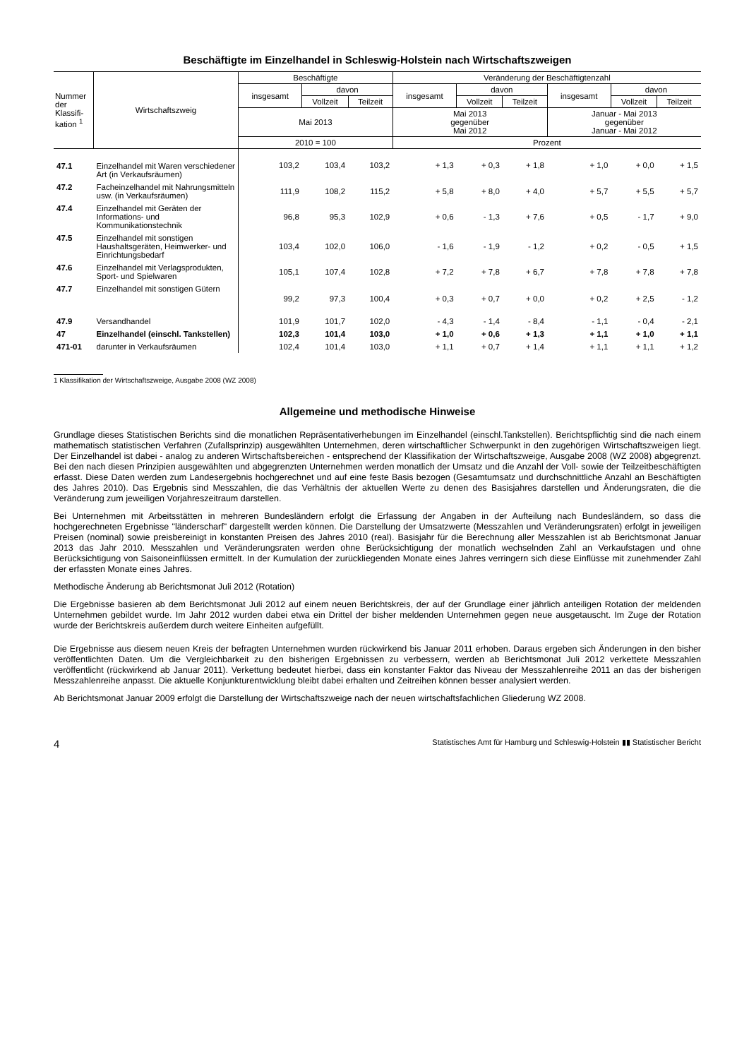Beschäftigte im Einzelhandel in Schleswig-Holstein nach Wirtschaftszweigen
| Nummer der Klassifi-kation <sup>1</sup> | Wirtschaftszweig | Beschäftigte | | | Veränderung der Beschäftigtenzahl | | | | | |
| --- | --- | --- | --- | --- | --- | --- | --- | --- | --- | --- |
| | | insgesamt | davon | | insgesamt | davon | | insgesamt | davon | |
| | | | Vollzeit | Teilzeit | | Vollzeit | Teilzeit | | Vollzeit | Teilzeit |
| | | Mai 2013 | | | Mai 2013 gegenüber Mai 2012 | | | Januar - Mai 2013 gegenüber Januar - Mai 2012 | | |
| | | 2010 = 100 | | | Prozent | | | | | |
| 47.1 | Einzelhandel mit Waren verschiedener Art (in Verkaufsräumen) | 103,2 | 103,4 | 103,2 | + 1,3 | + 0,3 | + 1,8 | + 1,0 | + 0,0 | + 1,5 |
| 47.2 | Facheinzelhandel mit Nahrungsmitteln usw. (in Verkaufsräumen) | 111,9 | 108,2 | 115,2 | + 5,8 | + 8,0 | + 4,0 | + 5,7 | + 5,5 | + 5,7 |
| 47.4 | Einzelhandel mit Geräten der Informations- und Kommunikationstechnik | 96,8 | 95,3 | 102,9 | + 0,6 | - 1,3 | + 7,6 | + 0,5 | - 1,7 | + 9,0 |
| 47.5 | Einzelhandel mit sonstigen Haushaltsgeräten, Heimwerker- und Einrichtungsbedarf | 103,4 | 102,0 | 106,0 | - 1,6 | - 1,9 | - 1,2 | + 0,2 | - 0,5 | + 1,5 |
| 47.6 | Einzelhandel mit Verlagsprodukten, Sport- und Spielwaren | 105,1 | 107,4 | 102,8 | + 7,2 | + 7,8 | + 6,7 | + 7,8 | + 7,8 | + 7,8 |
| 47.7 | Einzelhandel mit sonstigen Gütern | 99,2 | 97,3 | 100,4 | + 0,3 | + 0,7 | + 0,0 | + 0,2 | + 2,5 | - 1,2 |
| 47.9 | Versandhandel | 101,9 | 101,7 | 102,0 | - 4,3 | - 1,4 | - 8,4 | - 1,1 | - 0,4 | - 2,1 |
| 47 | Einzelhandel (einschl. Tankstellen) | 102,3 | 101,4 | 103,0 | + 1,0 | + 0,6 | + 1,3 | + 1,1 | + 1,0 | + 1,1 |
| 471-01 | darunter in Verkaufsräumen | 102,4 | 101,4 | 103,0 | + 1,1 | + 0,7 | + 1,4 | + 1,1 | + 1,1 | + 1,2 |
1 Klassifikation der Wirtschaftszweige, Ausgabe 2008 (WZ 2008)
Allgemeine und methodische Hinweise
Grundlage dieses Statistischen Berichts sind die monatlichen Repräsentativerhebungen im Einzelhandel (einschl.Tankstellen). Berichtspflichtig sind die nach einem mathematisch statistischen Verfahren (Zufallsprinzip) ausgewählten Unternehmen, deren wirtschaftlicher Schwerpunkt in den zugehörigen Wirtschaftszweigen liegt. Der Einzelhandel ist dabei - analog zu anderen Wirtschaftsbereichen - entsprechend der Klassifikation der Wirtschaftszweige, Ausgabe 2008 (WZ 2008) abgegrenzt. Bei den nach diesen Prinzipien ausgewählten und abgegrenzten Unternehmen werden monatlich der Umsatz und die Anzahl der Voll- sowie der Teilzeitbeschäftigten erfasst. Diese Daten werden zum Landesergebnis hochgerechnet und auf eine feste Basis bezogen (Gesamtumsatz und durchschnittliche Anzahl an Beschäftigten des Jahres 2010). Das Ergebnis sind Messzahlen, die das Verhältnis der aktuellen Werte zu denen des Basisjahres darstellen und Änderungsraten, die die Veränderung zum jeweiligen Vorjahreszeitraum darstellen.
Bei Unternehmen mit Arbeitsstätten in mehreren Bundesländern erfolgt die Erfassung der Angaben in der Aufteilung nach Bundesländern, so dass die hochgerechneten Ergebnisse "länderscharf" dargestellt werden können. Die Darstellung der Umsatzwerte (Messzahlen und Veränderungsraten) erfolgt in jeweiligen Preisen (nominal) sowie preisbereinigt in konstanten Preisen des Jahres 2010 (real). Basisjahr für die Berechnung aller Messzahlen ist ab Berichtsmonat Januar 2013 das Jahr 2010. Messzahlen und Veränderungsraten werden ohne Berücksichtigung der monatlich wechselnden Zahl an Verkaufstagen und ohne Berücksichtigung von Saisoneinflüssen ermittelt. In der Kumulation der zurückliegenden Monate eines Jahres verringern sich diese Einflüsse mit zunehmender Zahl der erfassten Monate eines Jahres.
Methodische Änderung ab Berichtsmonat Juli 2012 (Rotation)
Die Ergebnisse basieren ab dem Berichtsmonat Juli 2012 auf einem neuen Berichtskreis, der auf der Grundlage einer jährlich anteiligen Rotation der meldenden Unternehmen gebildet wurde. Im Jahr 2012 wurden dabei etwa ein Drittel der bisher meldenden Unternehmen gegen neue ausgetauscht. Im Zuge der Rotation wurde der Berichtskreis außerdem durch weitere Einheiten aufgefüllt.
Die Ergebnisse aus diesem neuen Kreis der befragten Unternehmen wurden rückwirkend bis Januar 2011 erhoben. Daraus ergeben sich Änderungen in den bisher veröffentlichten Daten. Um die Vergleichbarkeit zu den bisherigen Ergebnissen zu verbessern, werden ab Berichtsmonat Juli 2012 verkettete Messzahlen veröffentlicht (rückwirkend ab Januar 2011). Verkettung bedeutet hierbei, dass ein konstanter Faktor das Niveau der Messzahlenreihe 2011 an das der bisherigen Messzahlenreihe anpasst. Die aktuelle Konjunkturentwicklung bleibt dabei erhalten und Zeitreihen können besser analysiert werden.
Ab Berichtsmonat Januar 2009 erfolgt die Darstellung der Wirtschaftszweige nach der neuen wirtschaftsfachlichen Gliederung WZ 2008.
4 Statistisches Amt für Hamburg und Schleswig-Holstein ▮▮ Statistischer Bericht